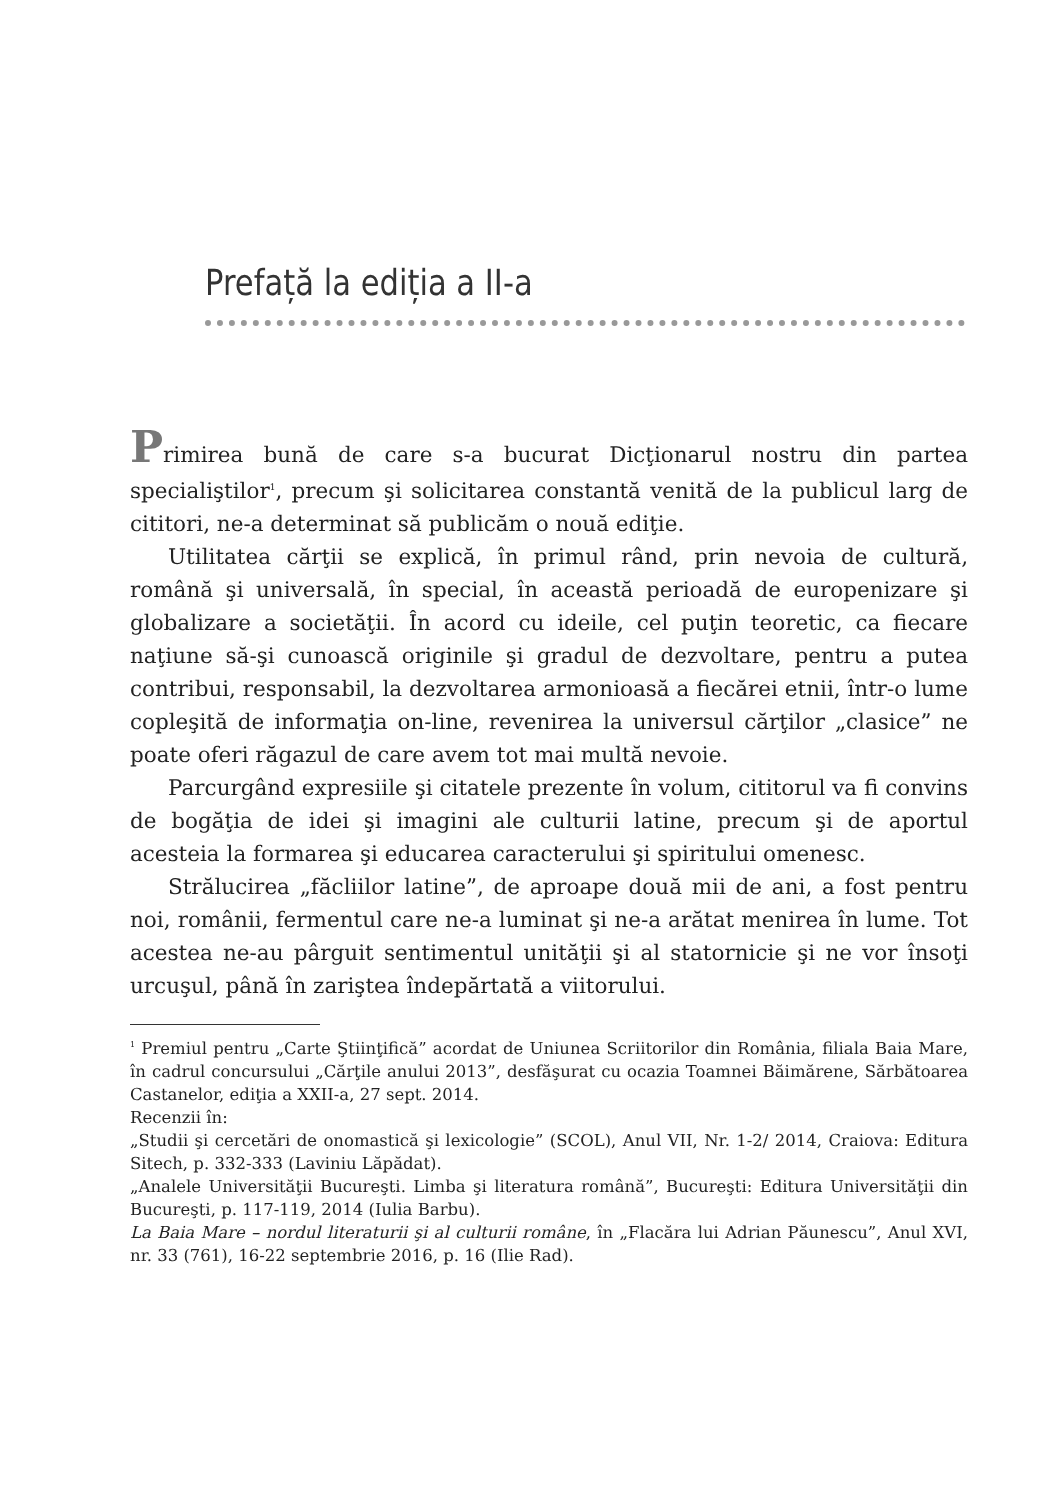Prefață la ediția a II-a
Primirea bună de care s-a bucurat Dicţionarul nostru din partea specialiştilor<sup>1</sup>, precum şi solicitarea constantă venită de la publicul larg de cititori, ne-a determinat să publicăm o nouă ediţie.
Utilitatea cărţii se explică, în primul rând, prin nevoia de cultură, română şi universală, în special, în această perioadă de europenizare şi globalizare a societăţii. În acord cu ideile, cel puţin teoretic, ca fiecare naţiune să-şi cunoască originile şi gradul de dezvoltare, pentru a putea contribui, responsabil, la dezvoltarea armonioasă a fiecărei etnii, într-o lume copleşită de informaţia on-line, revenirea la universul cărţilor „clasice” ne poate oferi răgazul de care avem tot mai multă nevoie.
Parcurgând expresiile şi citatele prezente în volum, cititorul va fi convins de bogăţia de idei şi imagini ale culturii latine, precum şi de aportul acesteia la formarea şi educarea caracterului şi spiritului omenesc.
Strălucirea „făcliilor latine”, de aproape două mii de ani, a fost pentru noi, românii, fermentul care ne-a luminat şi ne-a arătat menirea în lume. Tot acestea ne-au pârguit sentimentul unităţii şi al statornicie şi ne vor însoţi urcuşul, până în zariştea îndepărtată a viitorului.
<sup>1</sup> Premiul pentru „Carte Ştiinţifică” acordat de Uniunea Scriitorilor din România, filiala Baia Mare, în cadrul concursului „Cărţile anului 2013”, desfăşurat cu ocazia Toamnei Băimărene, Sărbătoarea Castanelor, ediţia a XXII-a, 27 sept. 2014.
Recenzii în:
„Studii şi cercetări de onomastică şi lexicologie” (SCOL), Anul VII, Nr. 1-2/ 2014, Craiova: Editura Sitech, p. 332-333 (Laviniu Lăpădat).
„Analele Universităţii Bucureşti. Limba şi literatura română”, Bucureşti: Editura Universităţii din Bucureşti, p. 117-119, 2014 (Iulia Barbu).
La Baia Mare – nordul literaturii şi al culturii române, în „Flacăra lui Adrian Păunescu”, Anul XVI, nr. 33 (761), 16-22 septembrie 2016, p. 16 (Ilie Rad).